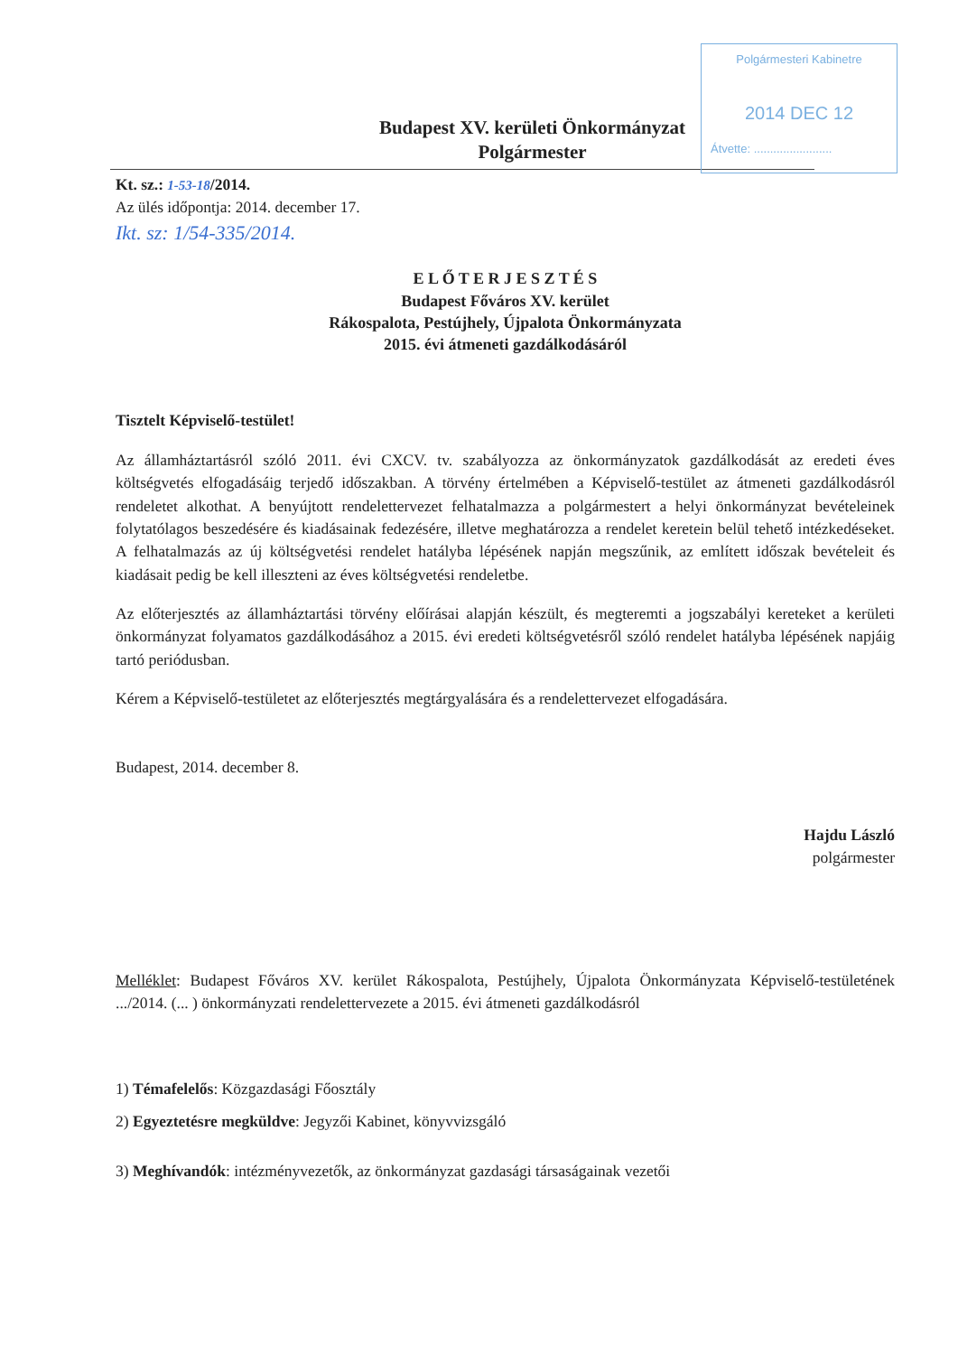Polgármesteri Kabinetre
2014 DEC 12
Átvette: ........................
Budapest XV. kerületi Önkormányzat
Polgármester
Kt. sz.: 1-53-18/2014.
Az ülés időpontja: 2014. december 17.
Ikt. sz: 1/54-335/2014.
E L Ő T E R J E S Z T É S
Budapest Főváros XV. kerület
Rákospalota, Pestújhely, Újpalota Önkormányzata
2015. évi átmeneti gazdálkodásáról
Tisztelt Képviselő-testület!
Az államháztartásról szóló 2011. évi CXCV. tv. szabályozza az önkormányzatok gazdálkodását az eredeti éves költségvetés elfogadásáig terjedő időszakban. A törvény értelmében a Képviselő-testület az átmeneti gazdálkodásról rendeletet alkothat. A benyújtott rendelettervezet felhatalmazza a polgármestert a helyi önkormányzat bevételeinek folytatólagos beszedésére és kiadásainak fedezésére, illetve meghatározza a rendelet keretein belül tehető intézkedéseket. A felhatalmazás az új költségvetési rendelet hatályba lépésének napján megszűnik, az említett időszak bevételeit és kiadásait pedig be kell illeszteni az éves költségvetési rendeletbe.
Az előterjesztés az államháztartási törvény előírásai alapján készült, és megteremti a jogszabályi kereteket a kerületi önkormányzat folyamatos gazdálkodásához a 2015. évi eredeti költségvetésről szóló rendelet hatályba lépésének napjáig tartó periódusban.
Kérem a Képviselő-testületet az előterjesztés megtárgyalására és a rendelettervezet elfogadására.
Budapest, 2014. december 8.
Hajdu László
polgármester
Melléklet: Budapest Főváros XV. kerület Rákospalota, Pestújhely, Újpalota Önkormányzata Képviselő-testületének .../2014. (... ) önkormányzati rendelettervezete a 2015. évi átmeneti gazdálkodásról
1) Témafelelős: Közgazdasági Főosztály
2) Egyeztetésre megküldve: Jegyzői Kabinet, könyvvizsgáló
3) Meghívandók: intézményvezetők, az önkormányzat gazdasági társaságainak vezetői